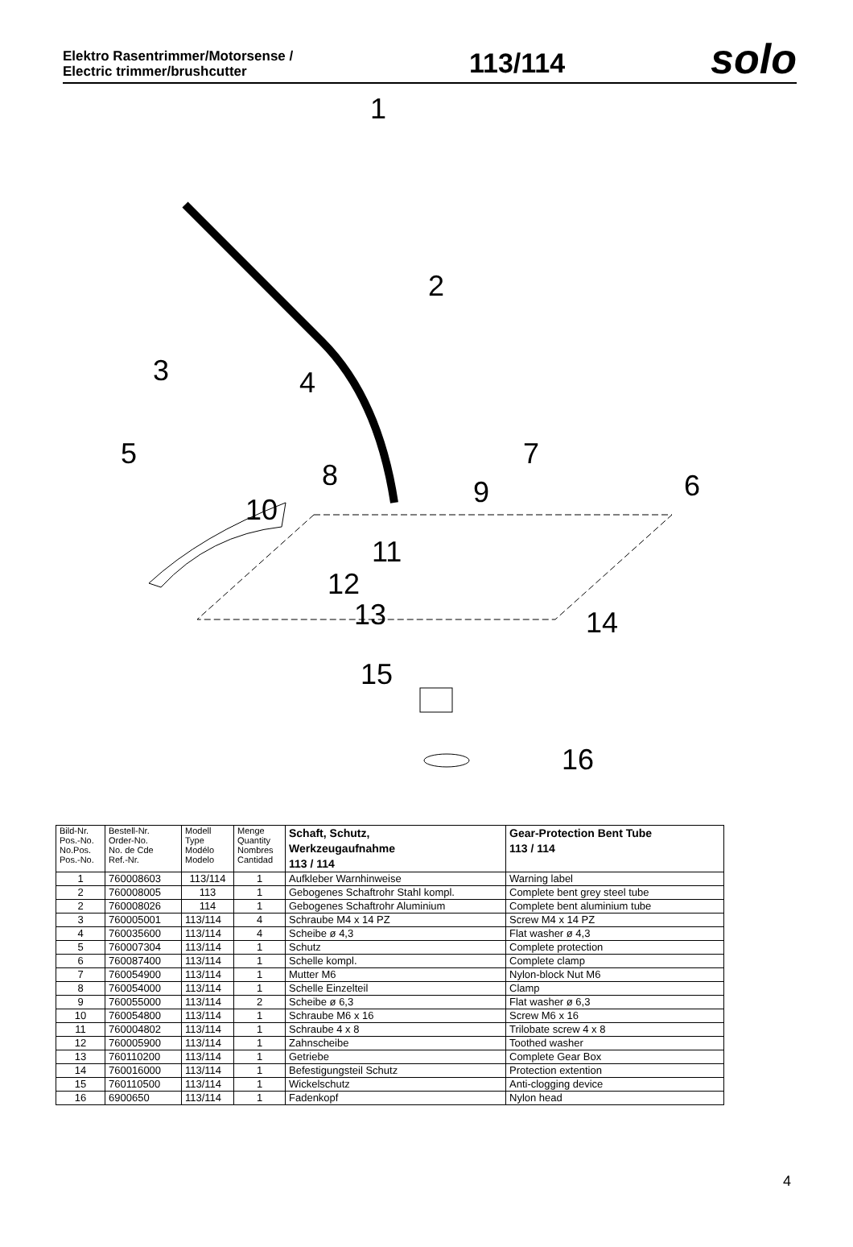Elektro Rasentrimmer/Motorsense /
Electric trimmer/brushcutter
113/114
solo
1
2
3 4
5
6
7
8 9
10
11
12
13 14
15
16
| Bild-Nr. Pos.-No. No.Pos. Pos.-No. | Bestell-Nr. Order-No. No. de Cde Ref.-Nr. | Modell Type Modélo Modelo | Menge Quantity Nombres Cantidad | Schaft, Schutz, Werkzeugaufnahme 113 / 114 | Gear-Protection Bent Tube 113 / 114 |
| --- | --- | --- | --- | --- | --- |
| 1 | 760008603 | 113/114 | 1 | Aufkleber Warnhinweise | Warning label |
| 2 | 760008005 | 113 | 1 | Gebogenes Schaftrohr Stahl kompl. | Complete bent grey steel tube |
| 2 | 760008026 | 114 | 1 | Gebogenes Schaftrohr Aluminium | Complete bent aluminium tube |
| 3 | 760005001 | 113/114 | 4 | Schraube M4 x 14 PZ | Screw M4 x 14 PZ |
| 4 | 760035600 | 113/114 | 4 | Scheibe ø 4,3 | Flat washer ø 4,3 |
| 5 | 760007304 | 113/114 | 1 | Schutz | Complete protection |
| 6 | 760087400 | 113/114 | 1 | Schelle kompl. | Complete clamp |
| 7 | 760054900 | 113/114 | 1 | Mutter M6 | Nylon-block Nut M6 |
| 8 | 760054000 | 113/114 | 1 | Schelle Einzelteil | Clamp |
| 9 | 760055000 | 113/114 | 2 | Scheibe ø 6,3 | Flat washer ø 6,3 |
| 10 | 760054800 | 113/114 | 1 | Schraube M6 x 16 | Screw M6 x 16 |
| 11 | 760004802 | 113/114 | 1 | Schraube 4 x 8 | Trilobate screw 4 x 8 |
| 12 | 760005900 | 113/114 | 1 | Zahnscheibe | Toothed washer |
| 13 | 760110200 | 113/114 | 1 | Getriebe | Complete Gear Box |
| 14 | 760016000 | 113/114 | 1 | Befestigungsteil Schutz | Protection extention |
| 15 | 760110500 | 113/114 | 1 | Wickelschutz | Anti-clogging device |
| 16 | 6900650 | 113/114 | 1 | Fadenkopf | Nylon head |
4